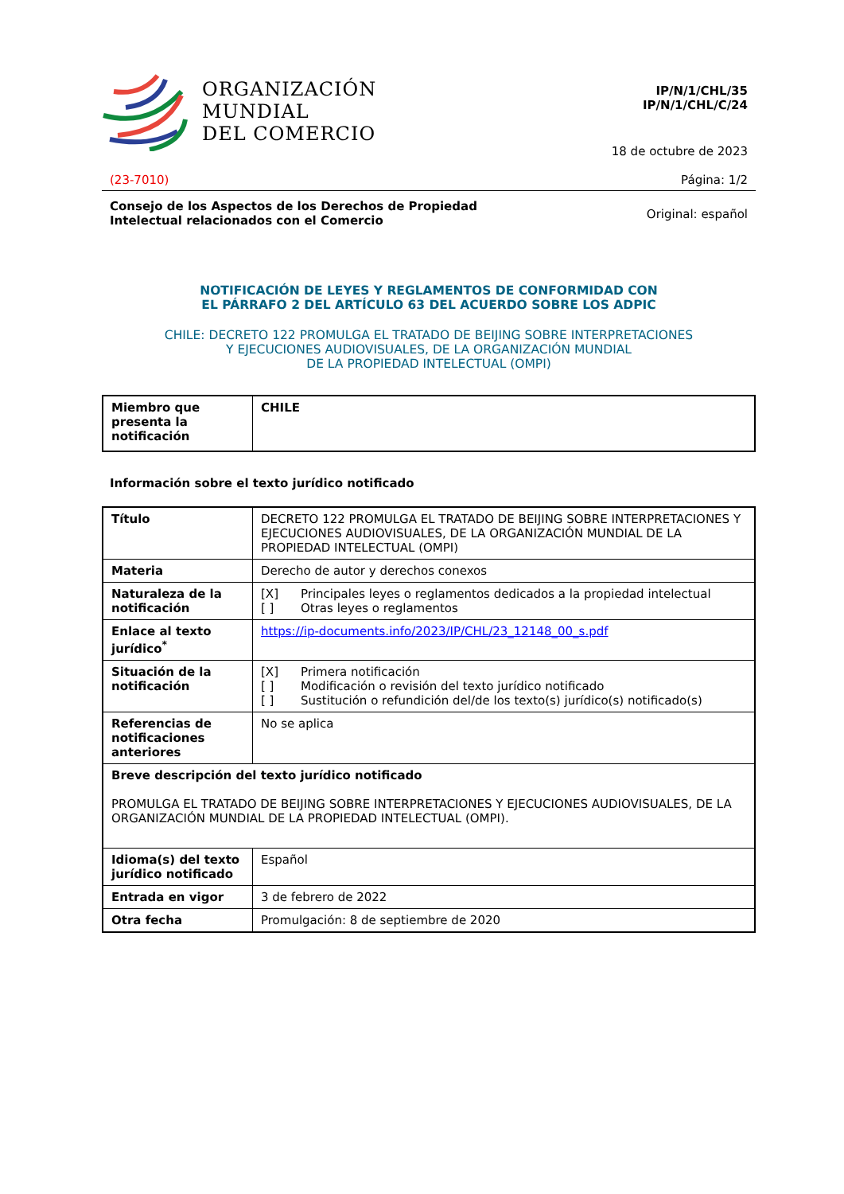ORGANIZACIÓN
MUNDIAL
DEL COMERCIO
IP/N/1/CHL/35
IP/N/1/CHL/C/24
18 de octubre de 2023
(23-7010) Página: 1/2
Consejo de los Aspectos de los Derechos de Propiedad
Intelectual relacionados con el Comercio Original: español
NOTIFICACIÓN DE LEYES Y REGLAMENTOS DE CONFORMIDAD CON
EL PÁRRAFO 2 DEL ARTÍCULO 63 DEL ACUERDO SOBRE LOS ADPIC
CHILE: DECRETO 122 PROMULGA EL TRATADO DE BEIJING SOBRE INTERPRETACIONES
Y EJECUCIONES AUDIOVISUALES, DE LA ORGANIZACIÓN MUNDIAL
DE LA PROPIEDAD INTELECTUAL (OMPI)
| Miembro que presenta la notificación | CHILE |
Información sobre el texto jurídico notificado
| Título | DECRETO 122 PROMULGA EL TRATADO DE BEIJING SOBRE INTERPRETACIONES Y EJECUCIONES AUDIOVISUALES, DE LA ORGANIZACIÓN MUNDIAL DE LA PROPIEDAD INTELECTUAL (OMPI) |
| Materia | Derecho de autor y derechos conexos |
| Naturaleza de la notificación | [X] Principales leyes o reglamentos dedicados a la propiedad intelectual [ ] Otras leyes o reglamentos |
| Enlace al texto jurídico<sup>*</sup> | https://ip-documents.info/2023/IP/CHL/23_12148_00_s.pdf |
| Situación de la notificación | [X] Primera notificación [ ] Modificación o revisión del texto jurídico notificado [ ] Sustitución o refundición del/de los texto(s) jurídico(s) notificado(s) |
| Referencias de notificaciones anteriores | No se aplica |
| Breve descripción del texto jurídico notificado PROMULGA EL TRATADO DE BEIJING SOBRE INTERPRETACIONES Y EJECUCIONES AUDIOVISUALES, DE LA ORGANIZACIÓN MUNDIAL DE LA PROPIEDAD INTELECTUAL (OMPI). | |
| Idioma(s) del texto jurídico notificado | Español |
| Entrada en vigor | 3 de febrero de 2022 |
| Otra fecha | Promulgación: 8 de septiembre de 2020 |